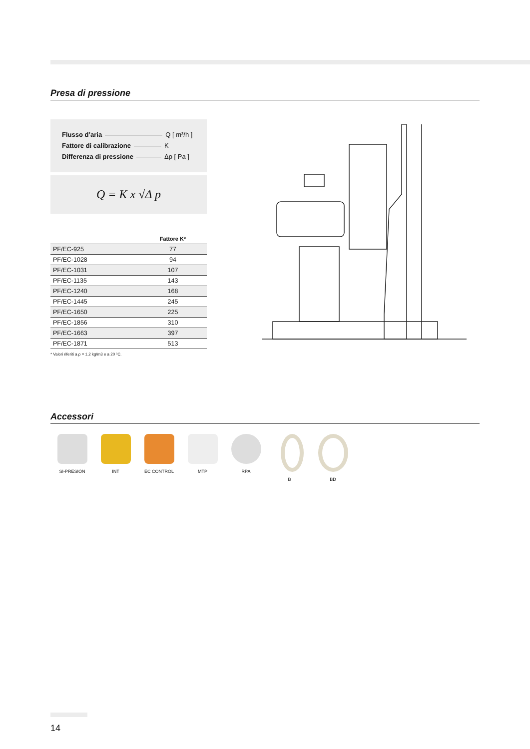Presa di pressione
Flusso d’aria Q [ m³/h ]
Fattore di calibrazione K
Differenza di pressione Δp [ Pa ]
Q = K x √Δ p
| | Fattore K* |
| --- | --- |
| PF/EC-925 | 77 |
| PF/EC-1028 | 94 |
| PF/EC-1031 | 107 |
| PF/EC-1135 | 143 |
| PF/EC-1240 | 168 |
| PF/EC-1445 | 245 |
| PF/EC-1650 | 225 |
| PF/EC-1856 | 310 |
| PF/EC-1663 | 397 |
| PF/EC-1871 | 513 |
* Valori riferiti a ρ = 1,2 kg/m3 e a 20 ºC.
Accessori
SI-PRESIÓN INT EC CONTROL MTP RPA B BD
14